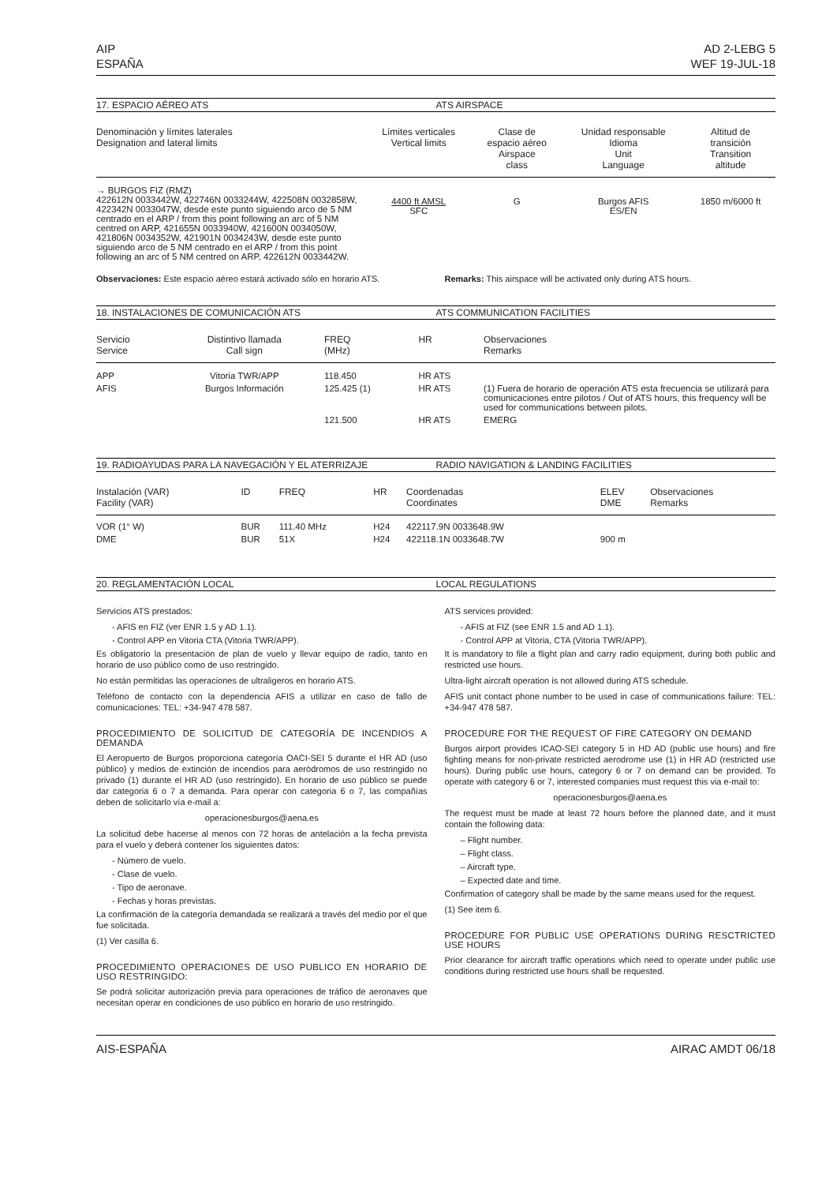AIP
ESPAÑA
AD 2-LEBG 5
WEF 19-JUL-18
17. ESPACIO AÉREO ATS ATS AIRSPACE
| Denominación y límites laterales Designation and lateral limits | Límites verticales Vertical limits | Clase de espacio aéreo Airspace class | Unidad responsable Idioma Unit Language | Altitud de transición Transition altitude |
| --- | --- | --- | --- | --- |
| → BURGOS FIZ (RMZ) 422612N 0033442W, 422746N 0033244W, 422508N 0032858W, 422342N 0033047W, desde este punto siguiendo arco de 5 NM centrado en el ARP / from this point following an arc of 5 NM centred on ARP, 421655N 0033940W, 421600N 0034050W, 421806N 0034352W, 421901N 0034243W, desde este punto siguiendo arco de 5 NM centrado en el ARP / from this point following an arc of 5 NM centred on ARP, 422612N 0033442W. | 4400 ft AMSL SFC | G | Burgos AFIS ES/EN | 1850 m/6000 ft |
Observaciones: Este espacio aéreo estará activado sólo en horario ATS.
Remarks: This airspace will be activated only during ATS hours.
18. INSTALACIONES DE COMUNICACIÓN ATS ATS COMMUNICATION FACILITIES
| Servicio Service | Distintivo llamada Call sign | FREQ (MHz) | HR | Observaciones Remarks |
| --- | --- | --- | --- | --- |
| APP | Vitoria TWR/APP | 118.450 | HR ATS | |
| AFIS | Burgos Información | 125.425 (1) | HR ATS | (1) Fuera de horario de operación ATS esta frecuencia se utilizará para comunicaciones entre pilotos / Out of ATS hours, this frequency will be used for communications between pilots. |
| | | 121.500 | HR ATS | EMERG |
19. RADIOAYUDAS PARA LA NAVEGACIÓN Y EL ATERRIZAJE RADIO NAVIGATION & LANDING FACILITIES
| Instalación (VAR) Facility (VAR) | ID | FREQ | HR | Coordenadas Coordinates | ELEV DME | Observaciones Remarks |
| --- | --- | --- | --- | --- | --- | --- |
| VOR (1° W) | BUR | 111.40 MHz | H24 | 422117.9N 0033648.9W | | |
| DME | BUR | 51X | H24 | 422118.1N 0033648.7W | 900 m | |
20. REGLAMENTACIÓN LOCAL LOCAL REGULATIONS
Servicios ATS prestados:
- AFIS en FIZ (ver ENR 1.5 y AD 1.1).
- Control APP en Vitoria CTA (Vitoria TWR/APP).
Es obligatorio la presentación de plan de vuelo y llevar equipo de radio, tanto en horario de uso público como de uso restringido.
No están permitidas las operaciones de ultraligeros en horario ATS.
Teléfono de contacto con la dependencia AFIS a utilizar en caso de fallo de comunicaciones: TEL: +34-947 478 587.
PROCEDIMIENTO DE SOLICITUD DE CATEGORÍA DE INCENDIOS A DEMANDA
El Aeropuerto de Burgos proporciona categoría OACI-SEI 5 durante el HR AD (uso público) y medios de extinción de incendios para aeródromos de uso restringido no privado (1) durante el HR AD (uso restringido). En horario de uso público se puede dar categoria 6 o 7 a demanda. Para operar con categoria 6 o 7, las compañías deben de solicitarlo vía e-mail a:
operacionesburgos@aena.es
La solicitud debe hacerse al menos con 72 horas de antelación a la fecha prevista para el vuelo y deberá contener los siguientes datos:
- Número de vuelo.
- Clase de vuelo.
- Tipo de aeronave.
- Fechas y horas previstas.
La confirmación de la categoría demandada se realizará a través del medio por el que fue solicitada.
(1) Ver casilla 6.
PROCEDIMIENTO OPERACIONES DE USO PUBLICO EN HORARIO DE USO RESTRINGIDO:
Se podrá solicitar autorización previa para operaciones de tráfico de aeronaves que necesitan operar en condiciones de uso público en horario de uso restringido.
ATS services provided:
- AFIS at FIZ (see ENR 1.5 and AD 1.1).
- Control APP at Vitoria, CTA (Vitoria TWR/APP).
It is mandatory to file a flight plan and carry radio equipment, during both public and restricted use hours.
Ultra-light aircraft operation is not allowed during ATS schedule.
AFIS unit contact phone number to be used in case of communications failure: TEL: +34-947 478 587.
PROCEDURE FOR THE REQUEST OF FIRE CATEGORY ON DEMAND
Burgos airport provides ICAO-SEI category 5 in HD AD (public use hours) and fire fighting means for non-private restricted aerodrome use (1) in HR AD (restricted use hours). During public use hours, category 6 or 7 on demand can be provided. To operate with category 6 or 7, interested companies must request this via e-mail to:
operacionesburgos@aena.es
The request must be made at least 72 hours before the planned date, and it must contain the following data:
– Flight number.
– Flight class.
– Aircraft type.
– Expected date and time.
Confirmation of category shall be made by the same means used for the request.
(1) See item 6.
PROCEDURE FOR PUBLIC USE OPERATIONS DURING RESCTRICTED USE HOURS
Prior clearance for aircraft traffic operations which need to operate under public use conditions during restricted use hours shall be requested.
AIS-ESPAÑA AIRAC AMDT 06/18